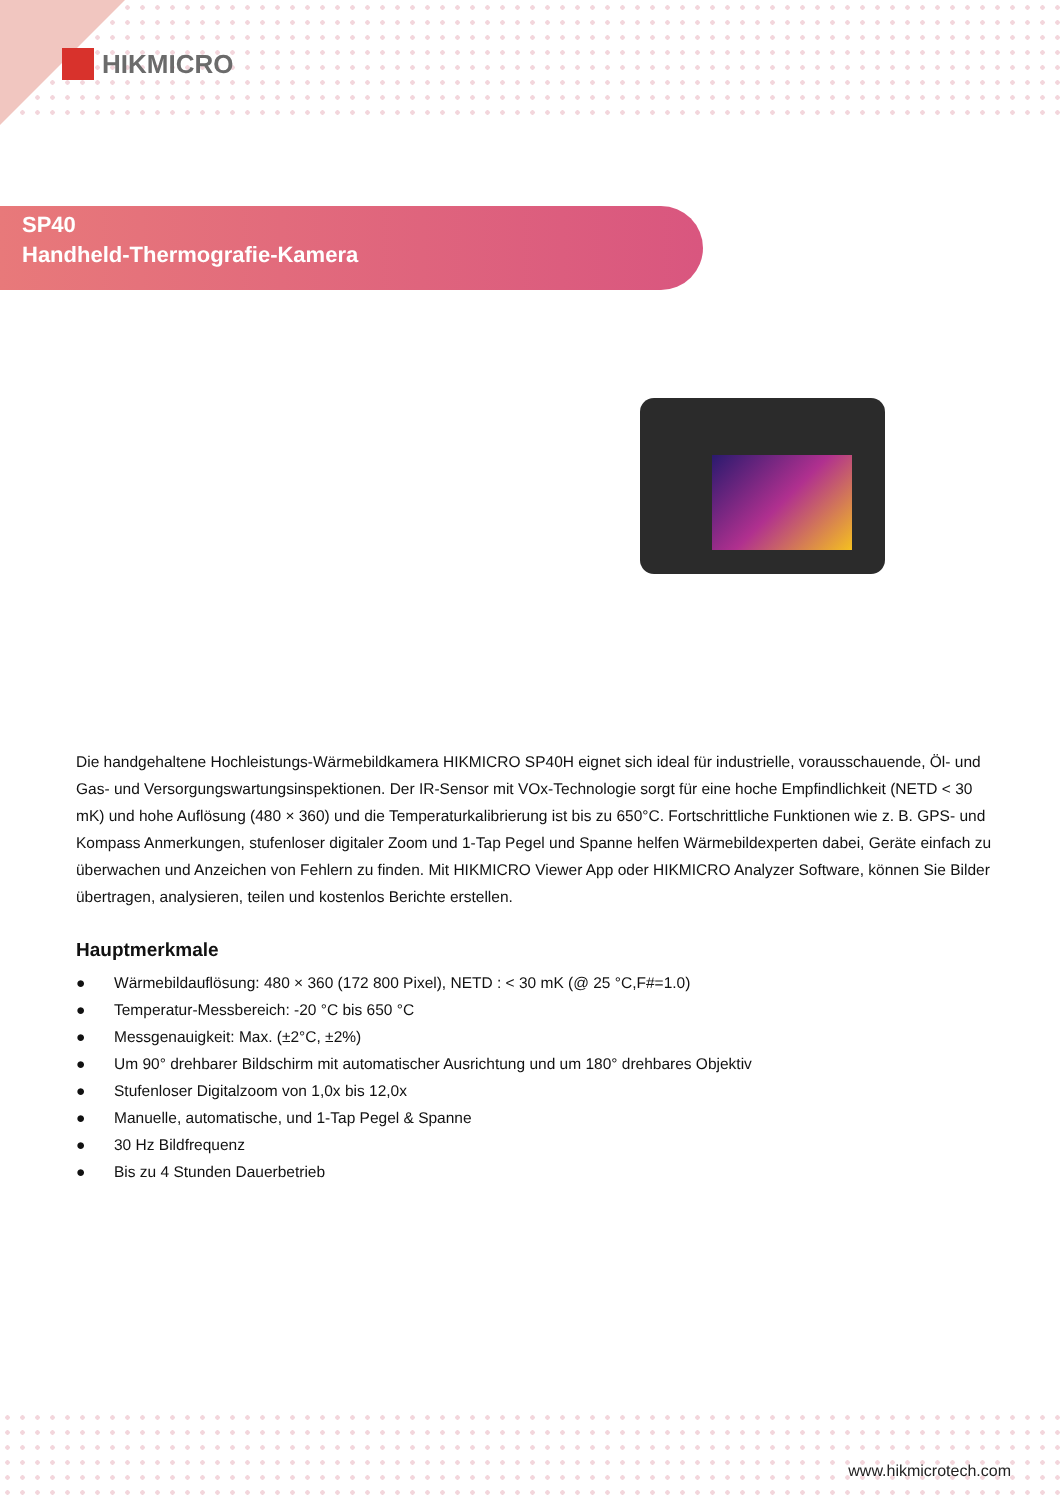HIKMICRO
SP40
Handheld-Thermografie-Kamera
Die handgehaltene Hochleistungs-Wärmebildkamera HIKMICRO SP40H eignet sich ideal für industrielle, vorausschauende, Öl- und Gas- und Versorgungswartungsinspektionen. Der IR-Sensor mit VOx-Technologie sorgt für eine hoche Empfindlichkeit (NETD < 30 mK) und hohe Auflösung (480 × 360) und die Temperaturkalibrierung ist bis zu 650°C. Fortschrittliche Funktionen wie z. B. GPS- und Kompass Anmerkungen, stufenloser digitaler Zoom und 1-Tap Pegel und Spanne helfen Wärmebildexperten dabei, Geräte einfach zu überwachen und Anzeichen von Fehlern zu finden. Mit HIKMICRO Viewer App oder HIKMICRO Analyzer Software, können Sie Bilder übertragen, analysieren, teilen und kostenlos Berichte erstellen.
Hauptmerkmale
● Wärmebildauflösung: 480 × 360 (172 800 Pixel), NETD : < 30 mK (@ 25 °C,F#=1.0)
● Temperatur-Messbereich: -20 °C bis 650 °C
● Messgenauigkeit: Max. (±2°C, ±2%)
● Um 90° drehbarer Bildschirm mit automatischer Ausrichtung und um 180° drehbares Objektiv
● Stufenloser Digitalzoom von 1,0x bis 12,0x
● Manuelle, automatische, und 1-Tap Pegel & Spanne
● 30 Hz Bildfrequenz
● Bis zu 4 Stunden Dauerbetrieb
www.hikmicrotech.com